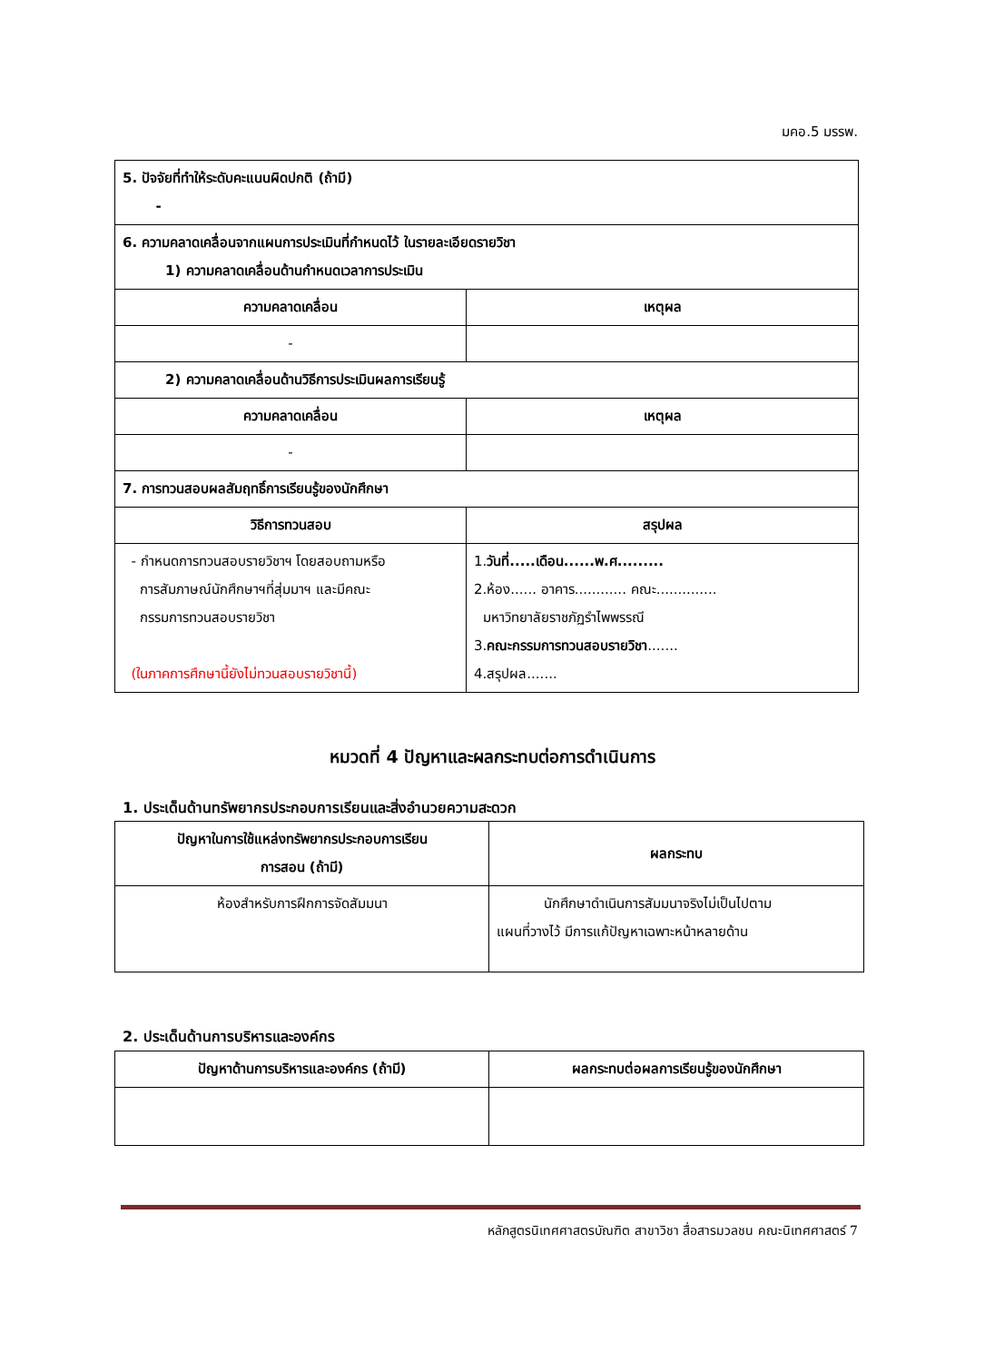มคอ.5 มรรพ.
| 5. ปัจจัยที่ทำให้ระดับคะแนนผิดปกติ (ถ้ามี) - | |
| 6. ความคลาดเคลื่อนจากแผนการประเมินที่กำหนดไว้ ในรายละเอียดรายวิชา 1) ความคลาดเคลื่อนด้านกำหนดเวลาการประเมิน | |
| ความคลาดเคลื่อน | เหตุผล |
| - | |
| 2) ความคลาดเคลื่อนด้านวิธีการประเมินผลการเรียนรู้ | |
| ความคลาดเคลื่อน | เหตุผล |
| - | |
| 7. การทวนสอบผลสัมฤทธิ์การเรียนรู้ของนักศึกษา | |
| วิธีการทวนสอบ | สรุปผล |
| - กำหนดการทวนสอบรายวิชาฯ โดยสอบถามหรือ การสัมภาษณ์นักศึกษาฯที่สุ่มมาฯ และมีคณะ กรรมการทวนสอบรายวิชา (ในภาคการศึกษานี้ยังไม่ทวนสอบรายวิชานี้) | 1. วันที่.....เดือน......พ.ศ......... 2.ห้อง...... อาคาร............ คณะ.............. มหาวิทยาลัยราชภัฏรำไพพรรณี 3. คณะกรรมการทวนสอบรายวิชา ....... 4.สรุปผล....... |
หมวดที่ 4 ปัญหาและผลกระทบต่อการดำเนินการ
1. ประเด็นด้านทรัพยากรประกอบการเรียนและสิ่งอำนวยความสะดวก
| ปัญหาในการใช้แหล่งทรัพยากรประกอบการเรียน การสอน (ถ้ามี) | ผลกระทบ |
| --- | --- |
| ห้องสำหรับการฝึกการจัดสัมมนา | นักศึกษาดำเนินการสัมมนาจริงไม่เป็นไปตาม แผนที่วางไว้ มีการแก้ปัญหาเฉพาะหน้าหลายด้าน |
2. ประเด็นด้านการบริหารและองค์กร
| ปัญหาด้านการบริหารและองค์กร (ถ้ามี) | ผลกระทบต่อผลการเรียนรู้ของนักศึกษา |
| --- | --- |
หลักสูตรนิเทศศาสตรบัณฑิต สาขาวิชา สื่อสารมวลชน คณะนิเทศศาสตร์ 7